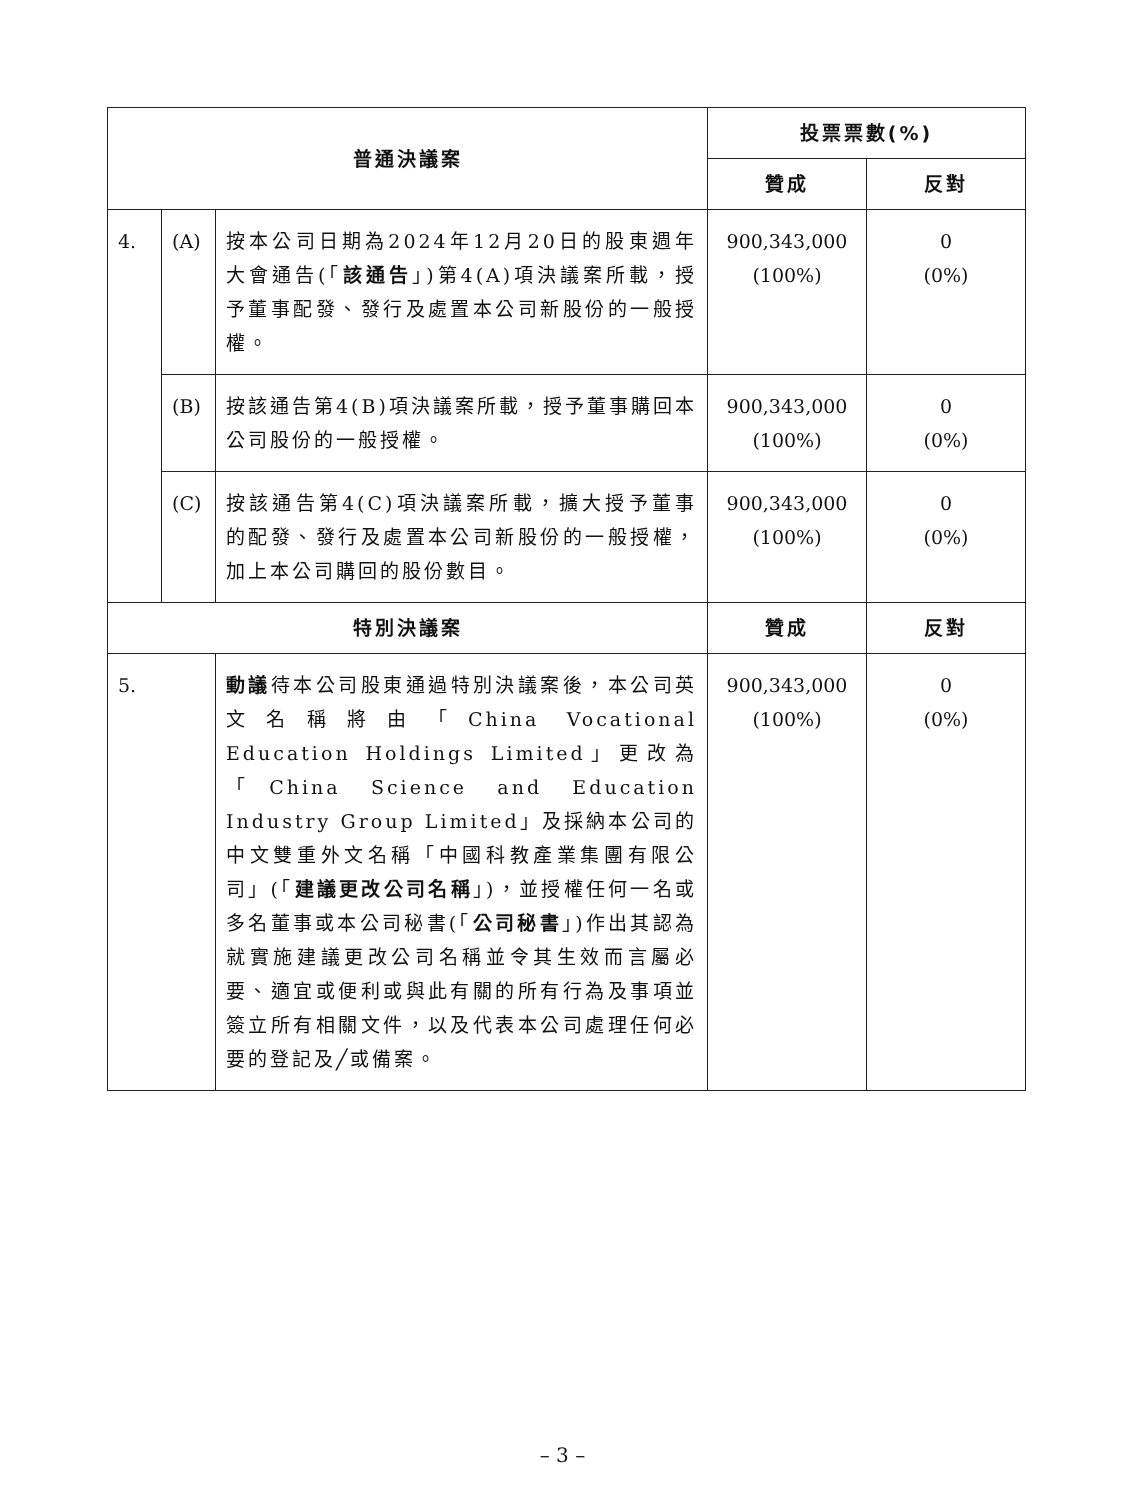| 普通決議案 | | | 投票票數(%) | |
| --- | --- | --- | --- | --- |
| | | | 贊成 | 反對 |
| 4. | (A) | 按本公司日期為2024年12月20日的股東週年大會通告(「 該通告 」)第4(A)項決議案所載，授予董事配發、發行及處置本公司新股份的一般授權。 | 900,343,000 (100%) | 0 (0%) |
| | (B) | 按該通告第4(B)項決議案所載，授予董事購回本公司股份的一般授權。 | 900,343,000 (100%) | 0 (0%) |
| | (C) | 按該通告第4(C)項決議案所載，擴大授予董事的配發、發行及處置本公司新股份的一般授權，加上本公司購回的股份數目。 | 900,343,000 (100%) | 0 (0%) |
| 特別決議案 | | | 贊成 | 反對 |
| 5. | | 動議 待本公司股東通過特別決議案後，本公司英文名稱將由「China Vocational Education Holdings Limited」更改為「China Science and Education Industry Group Limited」及採納本公司的中文雙重外文名稱「中國科教產業集團有限公司」(「 建議更改公司名稱 」)，並授權任何一名或多名董事或本公司秘書(「 公司秘書 」)作出其認為就實施建議更改公司名稱並令其生效而言屬必要、適宜或便利或與此有關的所有行為及事項並簽立所有相關文件，以及代表本公司處理任何必要的登記及╱或備案。 | 900,343,000 (100%) | 0 (0%) |
– 3 –